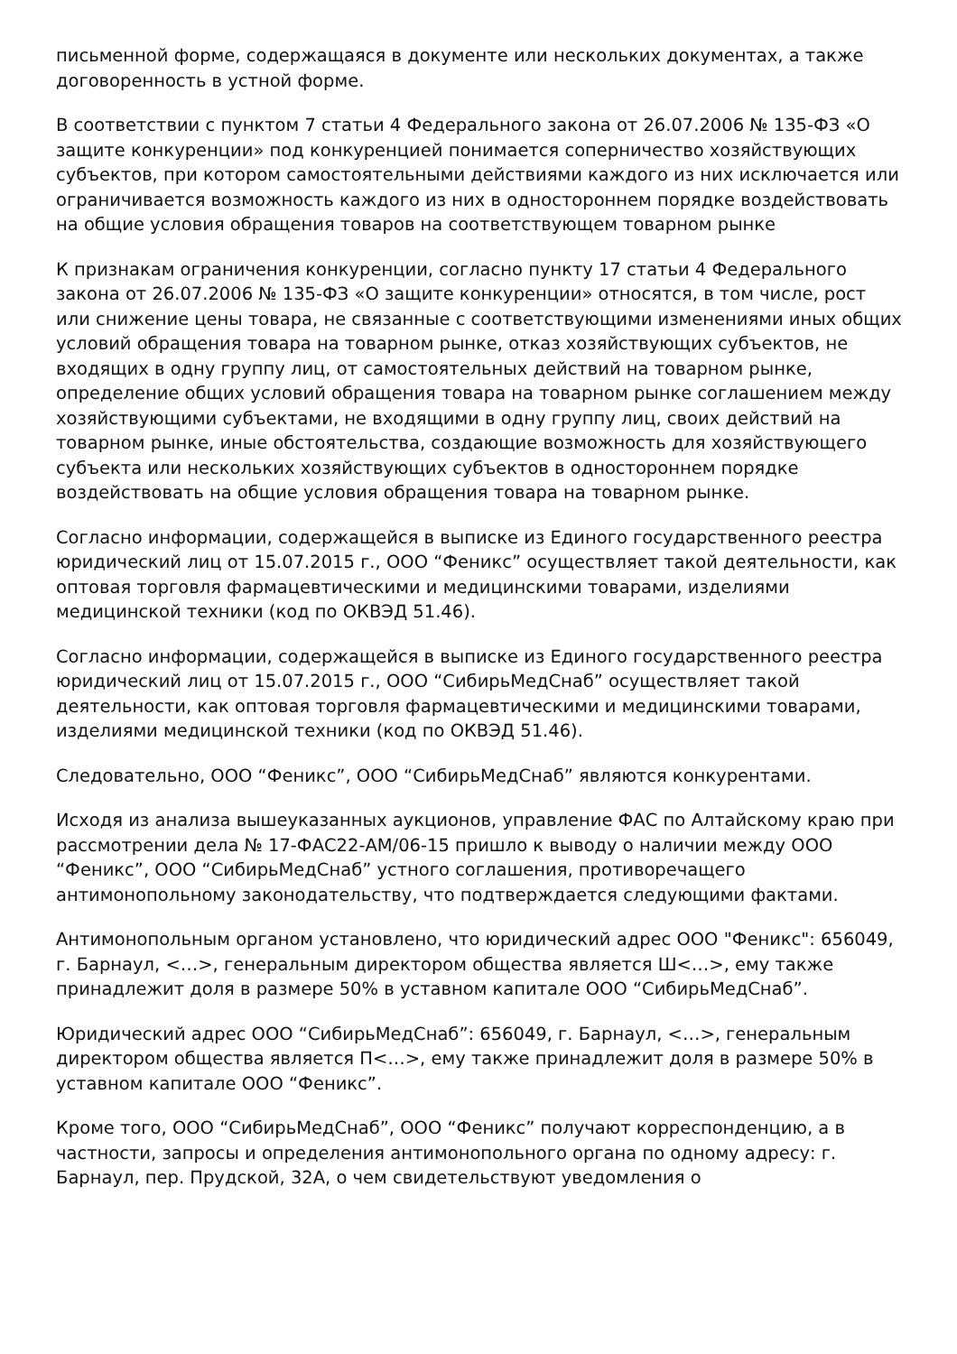письменной форме, содержащаяся в документе или нескольких документах, а также договоренность в устной форме.
В соответствии с пунктом 7 статьи 4 Федерального закона от 26.07.2006 № 135-ФЗ «О защите конкуренции» под конкуренцией понимается соперничество хозяйствующих субъектов, при котором самостоятельными действиями каждого из них исключается или ограничивается возможность каждого из них в одностороннем порядке воздействовать на общие условия обращения товаров на соответствующем товарном рынке
К признакам ограничения конкуренции, согласно пункту 17 статьи 4 Федерального закона от 26.07.2006 № 135-ФЗ «О защите конкуренции» относятся, в том числе, рост или снижение цены товара, не связанные с соответствующими изменениями иных общих условий обращения товара на товарном рынке, отказ хозяйствующих субъектов, не входящих в одну группу лиц, от самостоятельных действий на товарном рынке, определение общих условий обращения товара на товарном рынке соглашением между хозяйствующими субъектами, не входящими в одну группу лиц, своих действий на товарном рынке, иные обстоятельства, создающие возможность для хозяйствующего субъекта или нескольких хозяйствующих субъектов в одностороннем порядке воздействовать на общие условия обращения товара на товарном рынке.
Согласно информации, содержащейся в выписке из Единого государственного реестра юридический лиц от 15.07.2015 г., ООО “Феникс” осуществляет такой деятельности, как оптовая торговля фармацевтическими и медицинскими товарами, изделиями медицинской техники (код по ОКВЭД 51.46).
Согласно информации, содержащейся в выписке из Единого государственного реестра юридический лиц от 15.07.2015 г., ООО “СибирьМедСнаб” осуществляет такой деятельности, как оптовая торговля фармацевтическими и медицинскими товарами, изделиями медицинской техники (код по ОКВЭД 51.46).
Следовательно, ООО “Феникс”, ООО “СибирьМедСнаб” являются конкурентами.
Исходя из анализа вышеуказанных аукционов, управление ФАС по Алтайскому краю при рассмотрении дела № 17-ФАС22-АМ/06-15 пришло к выводу о наличии между ООО “Феникс”, ООО “СибирьМедСнаб” устного соглашения, противоречащего антимонопольному законодательству, что подтверждается следующими фактами.
Антимонопольным органом установлено, что юридический адрес ООО "Феникс": 656049, г. Барнаул, <…>, генеральным директором общества является Ш<…>, ему также принадлежит доля в размере 50% в уставном капитале ООО “СибирьМедСнаб”.
Юридический адрес ООО “СибирьМедСнаб”: 656049, г. Барнаул, <…>, генеральным директором общества является П<…>, ему также принадлежит доля в размере 50% в уставном капитале ООО “Феникс”.
Кроме того, ООО “СибирьМедСнаб”, ООО “Феникс” получают корреспонденцию, а в частности, запросы и определения антимонопольного органа по одному адресу: г. Барнаул, пер. Прудской, 32А, о чем свидетельствуют уведомления о